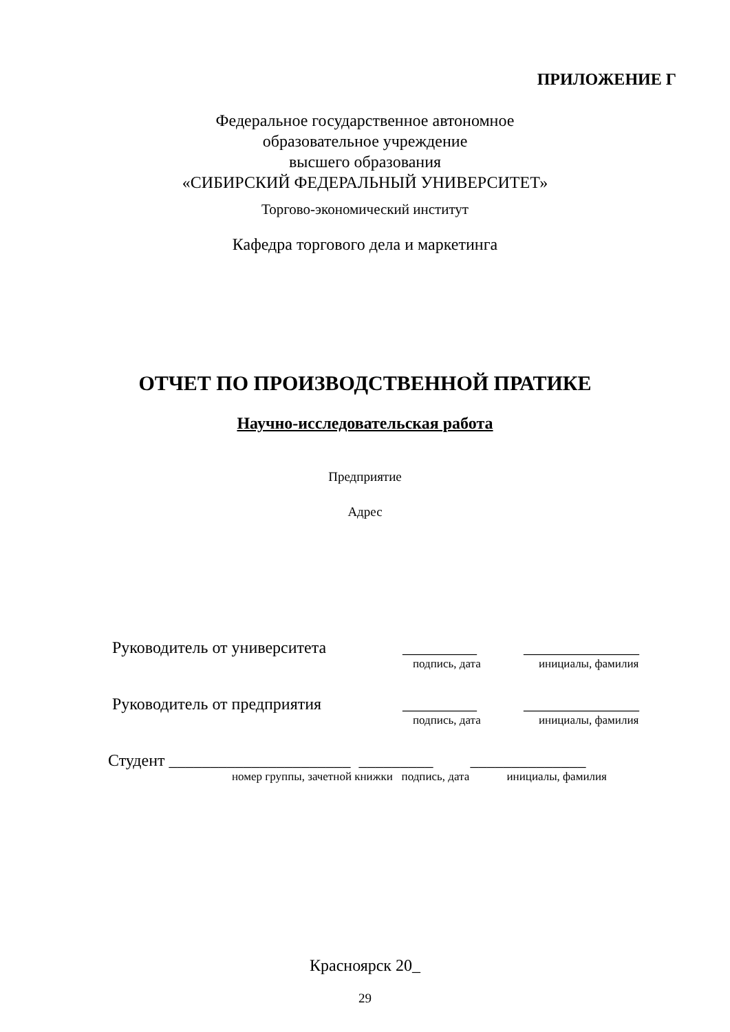ПРИЛОЖЕНИЕ Г
Федеральное государственное автономное
образовательное учреждение
высшего образования
«СИБИРСКИЙ ФЕДЕРАЛЬНЫЙ УНИВЕРСИТЕТ»
Торгово-экономический институт
Кафедра торгового дела и маркетинга
ОТЧЕТ ПО ПРОИЗВОДСТВЕННОЙ ПРАТИКЕ
Научно-исследовательская работа
Предприятие
Адрес
Руководитель от университета _________ ______________
подпись, дата инициалы, фамилия
Руководитель от предприятия _________ ______________
подпись, дата инициалы, фамилия
Студент ______________________ _________ ______________
номер группы, зачетной книжки подпись, дата инициалы, фамилия
Красноярск 20_
29